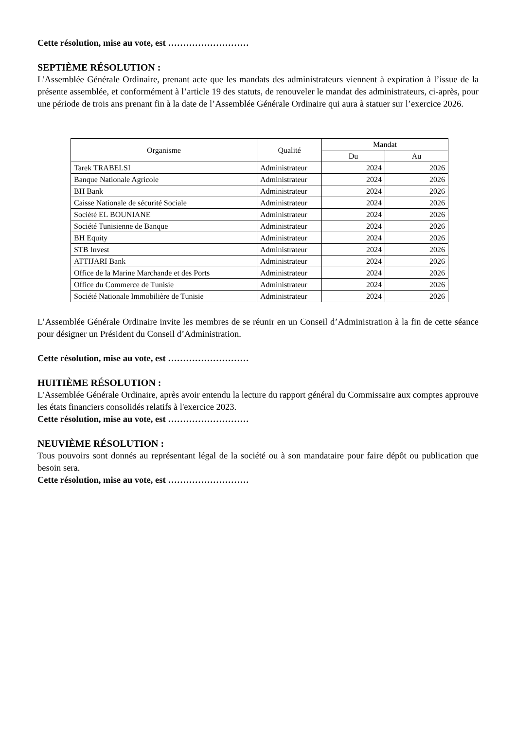Cette résolution, mise au vote, est ………………………
SEPTIÈME RÉSOLUTION :
L'Assemblée Générale Ordinaire, prenant acte que les mandats des administrateurs viennent à expiration à l’issue de la présente assemblée, et conformément à l’article 19 des statuts, de renouveler le mandat des administrateurs, ci-après, pour une période de trois ans prenant fin à la date de l’Assemblée Générale Ordinaire qui aura à statuer sur l’exercice 2026.
| Organisme | Qualité | Mandat | |
| --- | --- | --- | --- |
| | | Du | Au |
| Tarek TRABELSI | Administrateur | 2024 | 2026 |
| Banque Nationale Agricole | Administrateur | 2024 | 2026 |
| BH Bank | Administrateur | 2024 | 2026 |
| Caisse Nationale de sécurité Sociale | Administrateur | 2024 | 2026 |
| Société EL BOUNIANE | Administrateur | 2024 | 2026 |
| Société Tunisienne de Banque | Administrateur | 2024 | 2026 |
| BH Equity | Administrateur | 2024 | 2026 |
| STB Invest | Administrateur | 2024 | 2026 |
| ATTIJARI Bank | Administrateur | 2024 | 2026 |
| Office de la Marine Marchande et des Ports | Administrateur | 2024 | 2026 |
| Office du Commerce de Tunisie | Administrateur | 2024 | 2026 |
| Société Nationale Immobilière de Tunisie | Administrateur | 2024 | 2026 |
L’Assemblée Générale Ordinaire invite les membres de se réunir en un Conseil d’Administration à la fin de cette séance pour désigner un Président du Conseil d’Administration.
Cette résolution, mise au vote, est ………………………
HUITIÈME RÉSOLUTION :
L'Assemblée Générale Ordinaire, après avoir entendu la lecture du rapport général du Commissaire aux comptes approuve les états financiers consolidés relatifs à l'exercice 2023.
Cette résolution, mise au vote, est ………………………
NEUVIÈME RÉSOLUTION :
Tous pouvoirs sont donnés au représentant légal de la société ou à son mandataire pour faire dépôt ou publication que besoin sera.
Cette résolution, mise au vote, est ………………………